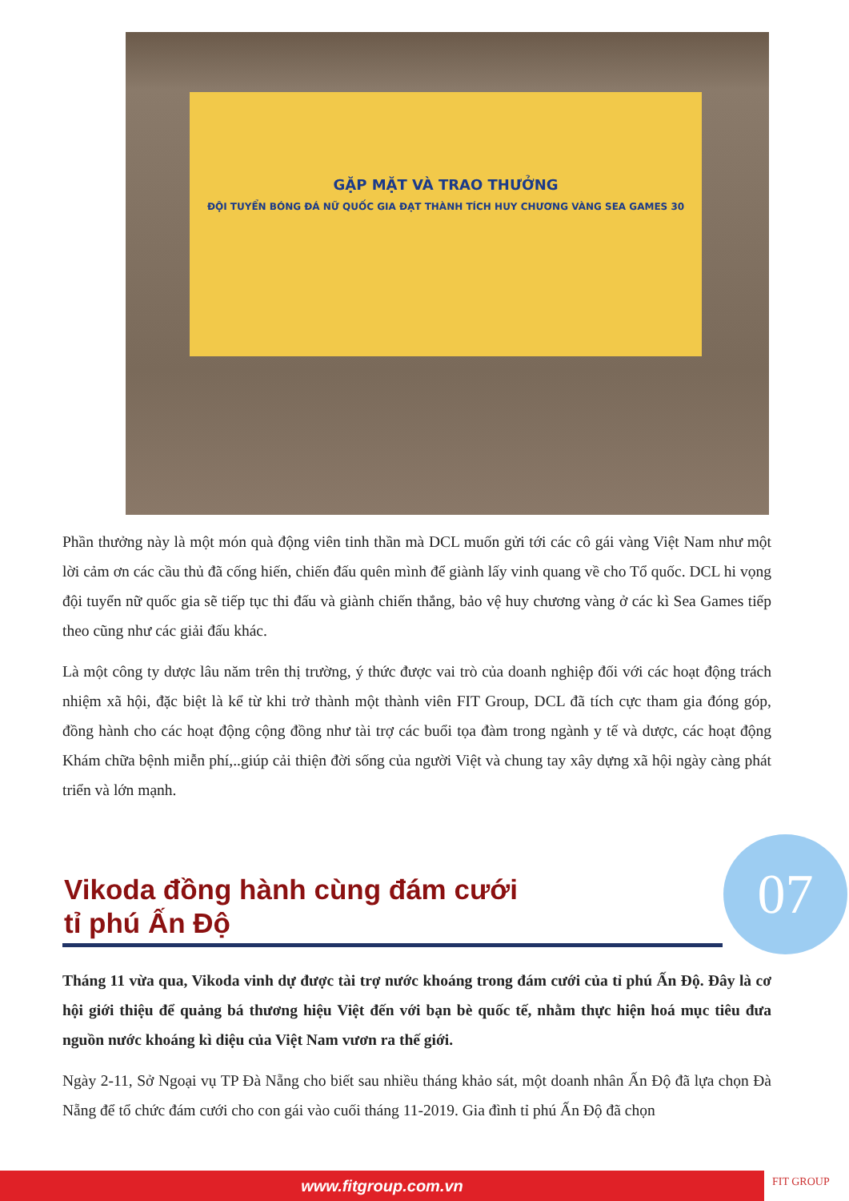GẶP MẶT VÀ TRAO THƯỞNG
ĐỘI TUYỂN BÓNG ĐÁ NỮ QUỐC GIA ĐẠT THÀNH TÍCH HUY CHƯƠNG VÀNG SEA GAMES 30
Phần thưởng này là một món quà động viên tinh thần mà DCL muốn gửi tới các cô gái vàng Việt Nam như một lời cảm ơn các cầu thủ đã cống hiến, chiến đấu quên mình để giành lấy vinh quang về cho Tổ quốc. DCL hi vọng đội tuyển nữ quốc gia sẽ tiếp tục thi đấu và giành chiến thắng, bảo vệ huy chương vàng ở các kì Sea Games tiếp theo cũng như các giải đấu khác.
Là một công ty dược lâu năm trên thị trường, ý thức được vai trò của doanh nghiệp đối với các hoạt động trách nhiệm xã hội, đặc biệt là kể từ khi trở thành một thành viên FIT Group, DCL đã tích cực tham gia đóng góp, đồng hành cho các hoạt động cộng đồng như tài trợ các buổi tọa đàm trong ngành y tế và dược, các hoạt động Khám chữa bệnh miễn phí,..giúp cải thiện đời sống của người Việt và chung tay xây dựng xã hội ngày càng phát triển và lớn mạnh.
Vikoda đồng hành cùng đám cưới
tỉ phú Ấn Độ
07
Tháng 11 vừa qua, Vikoda vinh dự được tài trợ nước khoáng trong đám cưới của tỉ phú Ấn Độ. Đây là cơ hội giới thiệu để quảng bá thương hiệu Việt đến với bạn bè quốc tế, nhằm thực hiện hoá mục tiêu đưa nguồn nước khoáng kì diệu của Việt Nam vươn ra thế giới.
Ngày 2-11, Sở Ngoại vụ TP Đà Nẵng cho biết sau nhiều tháng khảo sát, một doanh nhân Ấn Độ đã lựa chọn Đà Nẵng để tổ chức đám cưới cho con gái vào cuối tháng 11-2019. Gia đình tỉ phú Ấn Độ đã chọn
www.fitgroup.com.vn FIT GROUP